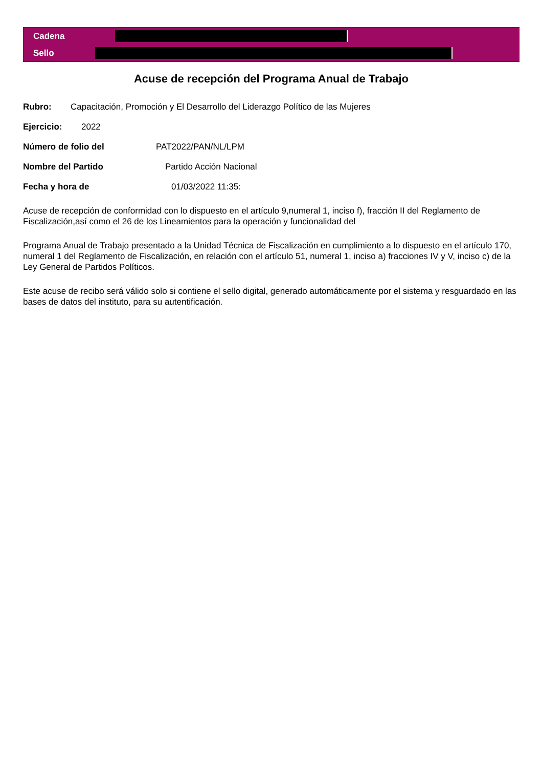Cadena
Sello
Acuse de recepción del Programa Anual de Trabajo
Rubro: Capacitación, Promoción y El Desarrollo del Liderazgo Político de las Mujeres
Ejercicio: 2022
Número de folio del PAT2022/PAN/NL/LPM
Nombre del Partido Partido Acción Nacional
Fecha y hora de 01/03/2022 11:35:
Acuse de recepción de conformidad con lo dispuesto en el artículo 9,numeral 1, inciso f), fracción II del Reglamento de Fiscalización,así como el 26 de los Lineamientos para la operación y funcionalidad del
Programa Anual de Trabajo presentado a la Unidad Técnica de Fiscalización en cumplimiento a lo dispuesto en el artículo 170, numeral 1 del Reglamento de Fiscalización, en relación con el artículo 51, numeral 1, inciso a) fracciones IV y V, inciso c) de la Ley General de Partidos Políticos.
Este acuse de recibo será válido solo si contiene el sello digital, generado automáticamente por el sistema y resguardado en las bases de datos del instituto, para su autentificación.